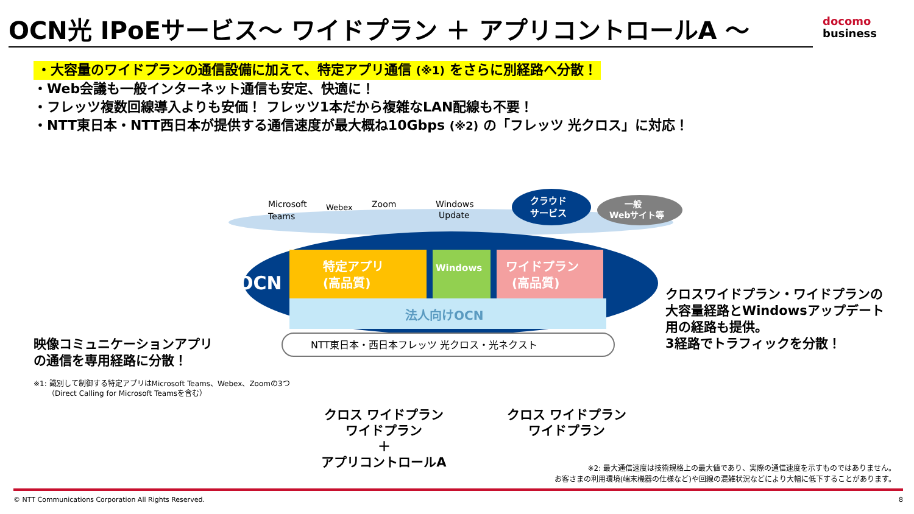OCN光 IPoEサービス～ ワイドプラン ＋ アプリコントロールA ～
docomo
business
・大容量のワイドプランの通信設備に加えて、特定アプリ通信 (※1) をさらに別経路へ分散！
・Web会議も一般インターネット通信も安定、快適に！
・フレッツ複数回線導入よりも安価！ フレッツ1本だから複雑なLAN配線も不要！
・NTT東日本・NTT西日本が提供する通信速度が最大概ね10Gbps (※2) の「フレッツ 光クロス」に対応！
OCN
特定アプリ
(高品質)
Windows
ワイドプラン
(高品質)
法人向けOCN
NTT東日本・西日本フレッツ 光クロス・光ネクスト
Microsoft
Teams
Webex
Zoom
Windows
Update
クラウド
サービス
一般
Webサイト等
映像コミュニケーションアプリ
の通信を専用経路に分散！
※1: 識別して制御する特定アプリはMicrosoft Teams、Webex、Zoomの3つ
（Direct Calling for Microsoft Teamsを含む）
クロスワイドプラン・ワイドプランの
大容量経路とWindowsアップデート
用の経路も提供。
3経路でトラフィックを分散！
クロス ワイドプラン
ワイドプラン
＋
アプリコントロールA
クロス ワイドプラン
ワイドプラン
※2: 最大通信速度は技術規格上の最大値であり、実際の通信速度を示すものではありません。
お客さまの利用環境(端末機器の仕様など)や回線の混雑状況などにより大幅に低下することがあります。
© NTT Communications Corporation All Rights Reserved. 8